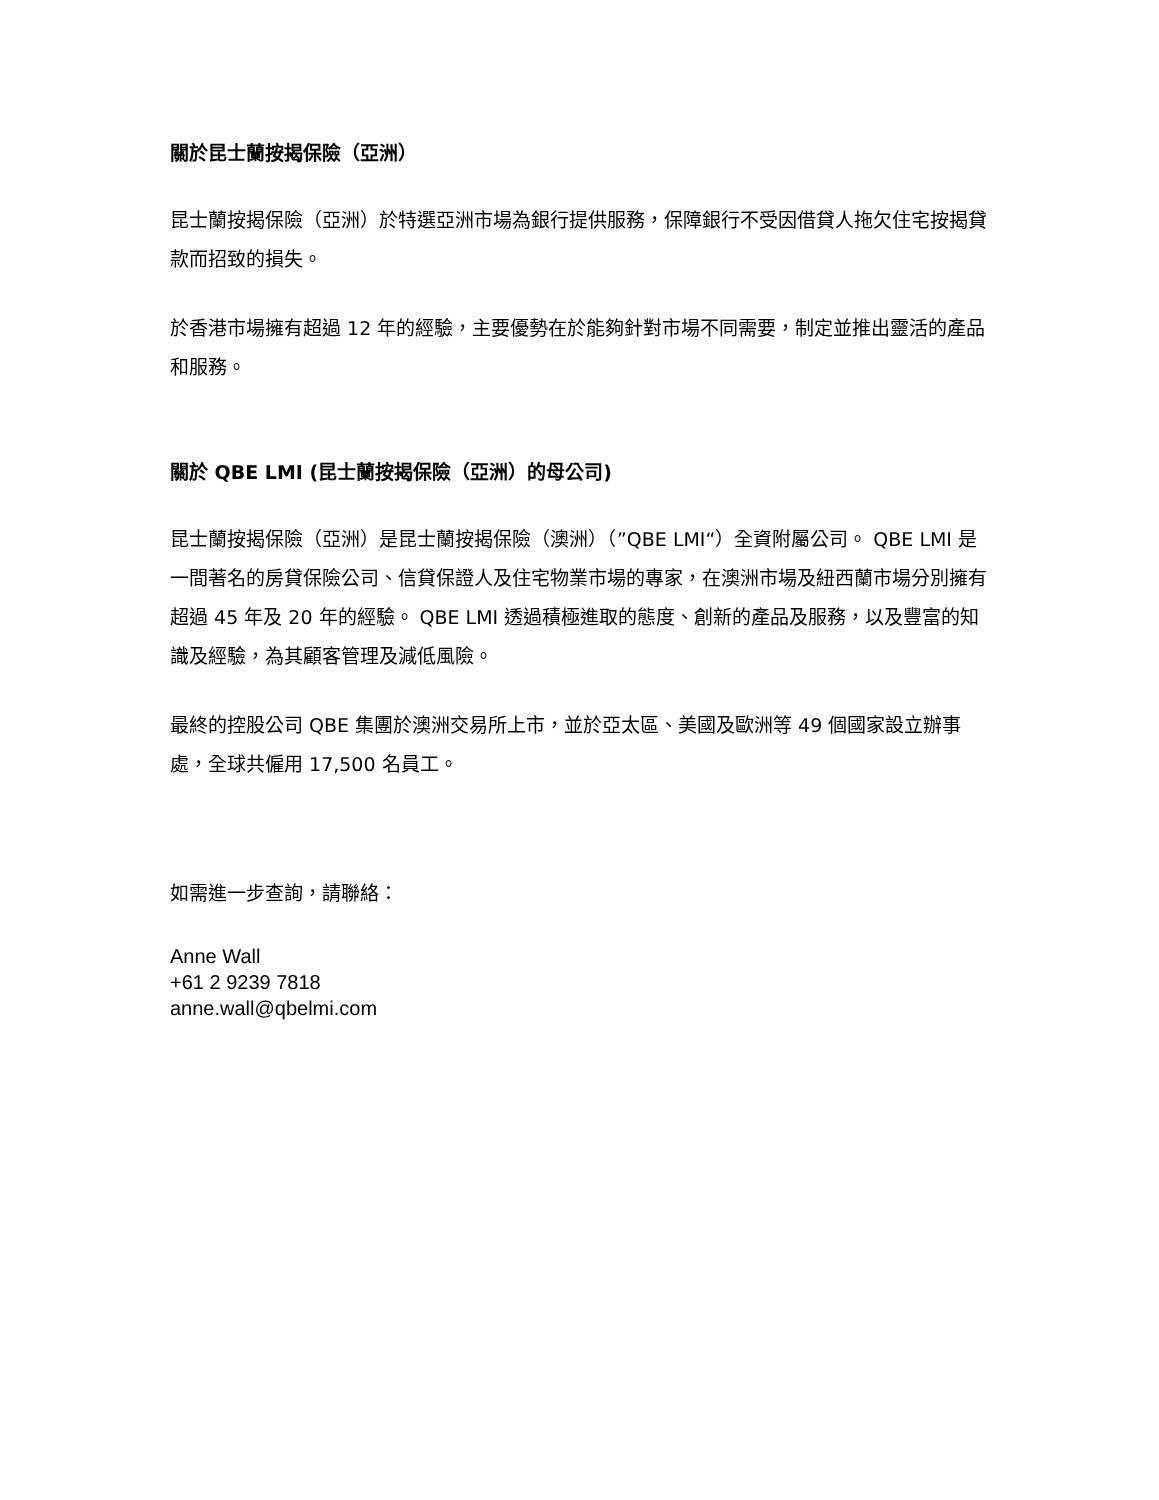關於昆士蘭按揭保險（亞洲）
昆士蘭按揭保險（亞洲）於特選亞洲市場為銀行提供服務，保障銀行不受因借貸人拖欠住宅按揭貸款而招致的損失。
於香港市場擁有超過 12 年的經驗，主要優勢在於能夠針對市場不同需要，制定並推出靈活的產品和服務。
關於 QBE LMI (昆士蘭按揭保險（亞洲）的母公司)
昆士蘭按揭保險（亞洲）是昆士蘭按揭保險（澳洲）（”QBE LMI“）全資附屬公司。 QBE LMI 是一間著名的房貸保險公司、信貸保證人及住宅物業市場的專家，在澳洲市場及紐西蘭市場分別擁有超過 45 年及 20 年的經驗。 QBE LMI 透過積極進取的態度、創新的產品及服務，以及豐富的知識及經驗，為其顧客管理及減低風險。
最終的控股公司 QBE 集團於澳洲交易所上市，並於亞太區、美國及歐洲等 49 個國家設立辦事處，全球共僱用 17,500 名員工。
如需進一步查詢，請聯絡：
Anne Wall
+61 2 9239 7818
anne.wall@qbelmi.com